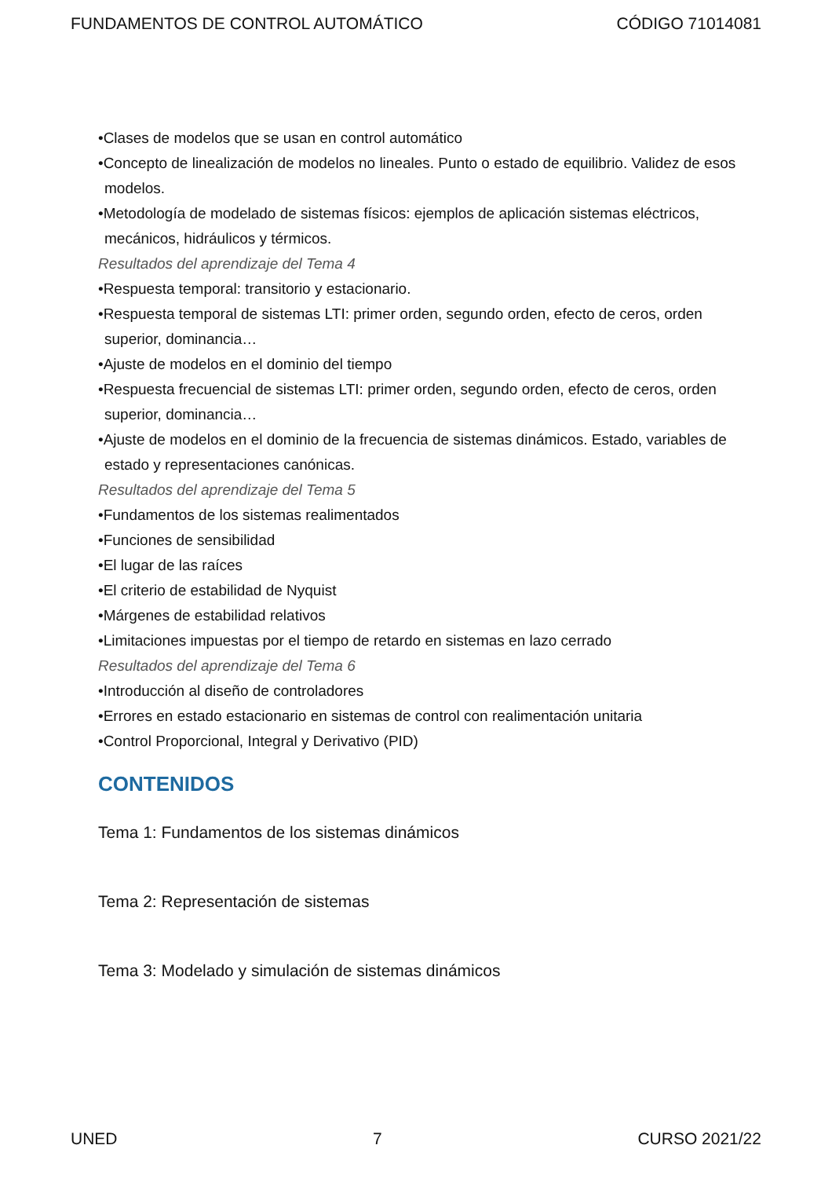FUNDAMENTOS DE CONTROL AUTOMÁTICO CÓDIGO 71014081
•Clases de modelos que se usan en control automático
•Concepto de linealización de modelos no lineales. Punto o estado de equilibrio. Validez de esos modelos.
•Metodología de modelado de sistemas físicos: ejemplos de aplicación sistemas eléctricos, mecánicos, hidráulicos y térmicos.
Resultados del aprendizaje del Tema 4
•Respuesta temporal: transitorio y estacionario.
•Respuesta temporal de sistemas LTI: primer orden, segundo orden, efecto de ceros, orden superior, dominancia…
•Ajuste de modelos en el dominio del tiempo
•Respuesta frecuencial de sistemas LTI: primer orden, segundo orden, efecto de ceros, orden superior, dominancia…
•Ajuste de modelos en el dominio de la frecuencia de sistemas dinámicos. Estado, variables de estado y representaciones canónicas.
Resultados del aprendizaje del Tema 5
•Fundamentos de los sistemas realimentados
•Funciones de sensibilidad
•El lugar de las raíces
•El criterio de estabilidad de Nyquist
•Márgenes de estabilidad relativos
•Limitaciones impuestas por el tiempo de retardo en sistemas en lazo cerrado
Resultados del aprendizaje del Tema 6
•Introducción al diseño de controladores
•Errores en estado estacionario en sistemas de control con realimentación unitaria
•Control Proporcional, Integral y Derivativo (PID)
CONTENIDOS
Tema 1: Fundamentos de los sistemas dinámicos
Tema 2: Representación de sistemas
Tema 3: Modelado y simulación de sistemas dinámicos
UNED 7 CURSO 2021/22